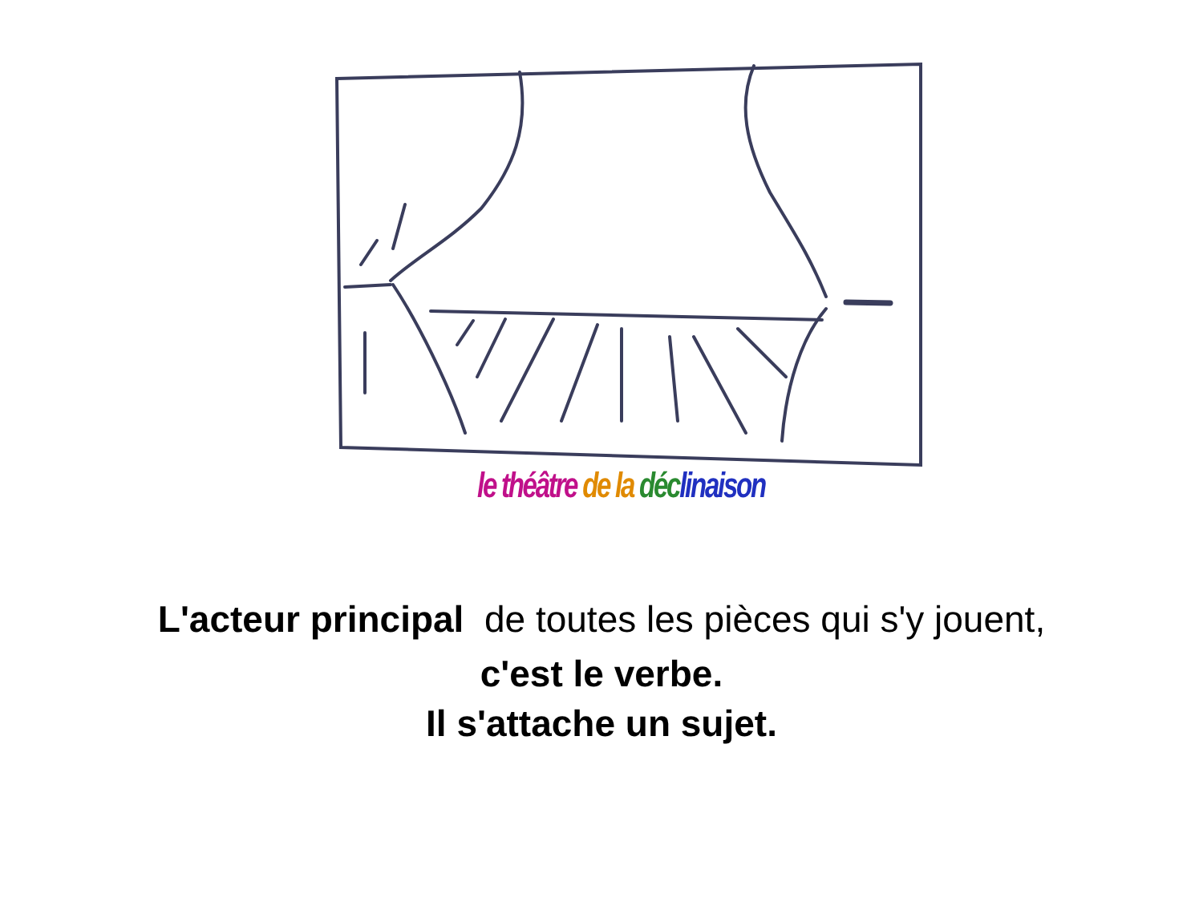le théâtre de la déc linaison
L'acteur principal de toutes les pièces qui s'y jouent,
c'est le verbe.
Il s'attache un sujet.